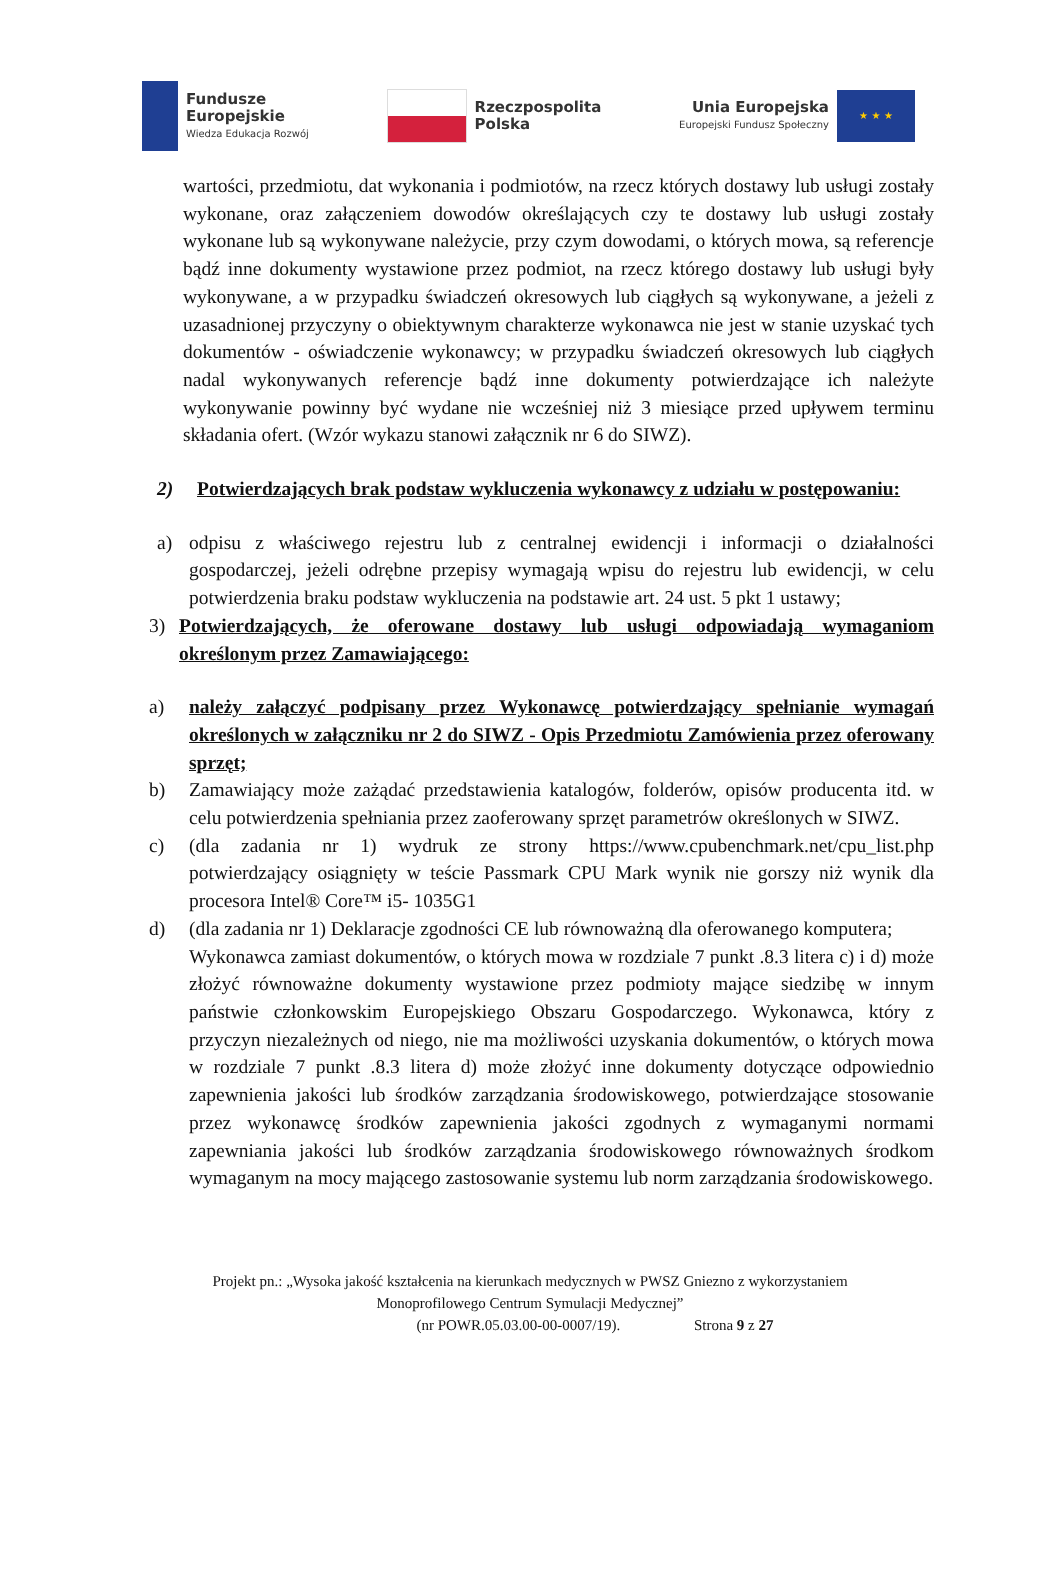Fundusze
Europejskie
Wiedza Edukacja Rozwój
Rzeczpospolita
Polska
Unia Europejska
Europejski Fundusz Społeczny
★ ★ ★
wartości, przedmiotu, dat wykonania i podmiotów, na rzecz których dostawy lub usługi zostały wykonane, oraz załączeniem dowodów określających czy te dostawy lub usługi zostały wykonane lub są wykonywane należycie, przy czym dowodami, o których mowa, są referencje bądź inne dokumenty wystawione przez podmiot, na rzecz którego dostawy lub usługi były wykonywane, a w przypadku świadczeń okresowych lub ciągłych są wykonywane, a jeżeli z uzasadnionej przyczyny o obiektywnym charakterze wykonawca nie jest w stanie uzyskać tych dokumentów - oświadczenie wykonawcy; w przypadku świadczeń okresowych lub ciągłych nadal wykonywanych referencje bądź inne dokumenty potwierdzające ich należyte wykonywanie powinny być wydane nie wcześniej niż 3 miesiące przed upływem terminu składania ofert. (Wzór wykazu stanowi załącznik nr 6 do SIWZ).
2) Potwierdzających brak podstaw wykluczenia wykonawcy z udziału w postępowaniu:
a) odpisu z właściwego rejestru lub z centralnej ewidencji i informacji o działalności gospodarczej, jeżeli odrębne przepisy wymagają wpisu do rejestru lub ewidencji, w celu potwierdzenia braku podstaw wykluczenia na podstawie art. 24 ust. 5 pkt 1 ustawy;
3) Potwierdzających, że oferowane dostawy lub usługi odpowiadają wymaganiom określonym przez Zamawiającego:
a) należy załączyć podpisany przez Wykonawcę potwierdzający spełnianie wymagań określonych w załączniku nr 2 do SIWZ - Opis Przedmiotu Zamówienia przez oferowany sprzęt;
b) Zamawiający może zażądać przedstawienia katalogów, folderów, opisów producenta itd. w celu potwierdzenia spełniania przez zaoferowany sprzęt parametrów określonych w SIWZ.
c) (dla zadania nr 1) wydruk ze strony https://www.cpubenchmark.net/cpu_list.php potwierdzający osiągnięty w teście Passmark CPU Mark wynik nie gorszy niż wynik dla procesora Intel® Core™ i5- 1035G1
d) (dla zadania nr 1) Deklaracje zgodności CE lub równoważną dla oferowanego komputera;
Wykonawca zamiast dokumentów, o których mowa w rozdziale 7 punkt .8.3 litera c) i d) może złożyć równoważne dokumenty wystawione przez podmioty mające siedzibę w innym państwie członkowskim Europejskiego Obszaru Gospodarczego. Wykonawca, który z przyczyn niezależnych od niego, nie ma możliwości uzyskania dokumentów, o których mowa w rozdziale 7 punkt .8.3 litera d) może złożyć inne dokumenty dotyczące odpowiednio zapewnienia jakości lub środków zarządzania środowiskowego, potwierdzające stosowanie przez wykonawcę środków zapewnienia jakości zgodnych z wymaganymi normami zapewniania jakości lub środków zarządzania środowiskowego równoważnych środkom wymaganym na mocy mającego zastosowanie systemu lub norm zarządzania środowiskowego.
Projekt pn.: „Wysoka jakość kształcenia na kierunkach medycznych w PWSZ Gniezno z wykorzystaniem
Monoprofilowego Centrum Symulacji Medycznej”
(nr POWR.05.03.00-00-0007/19). Strona 9 z 27